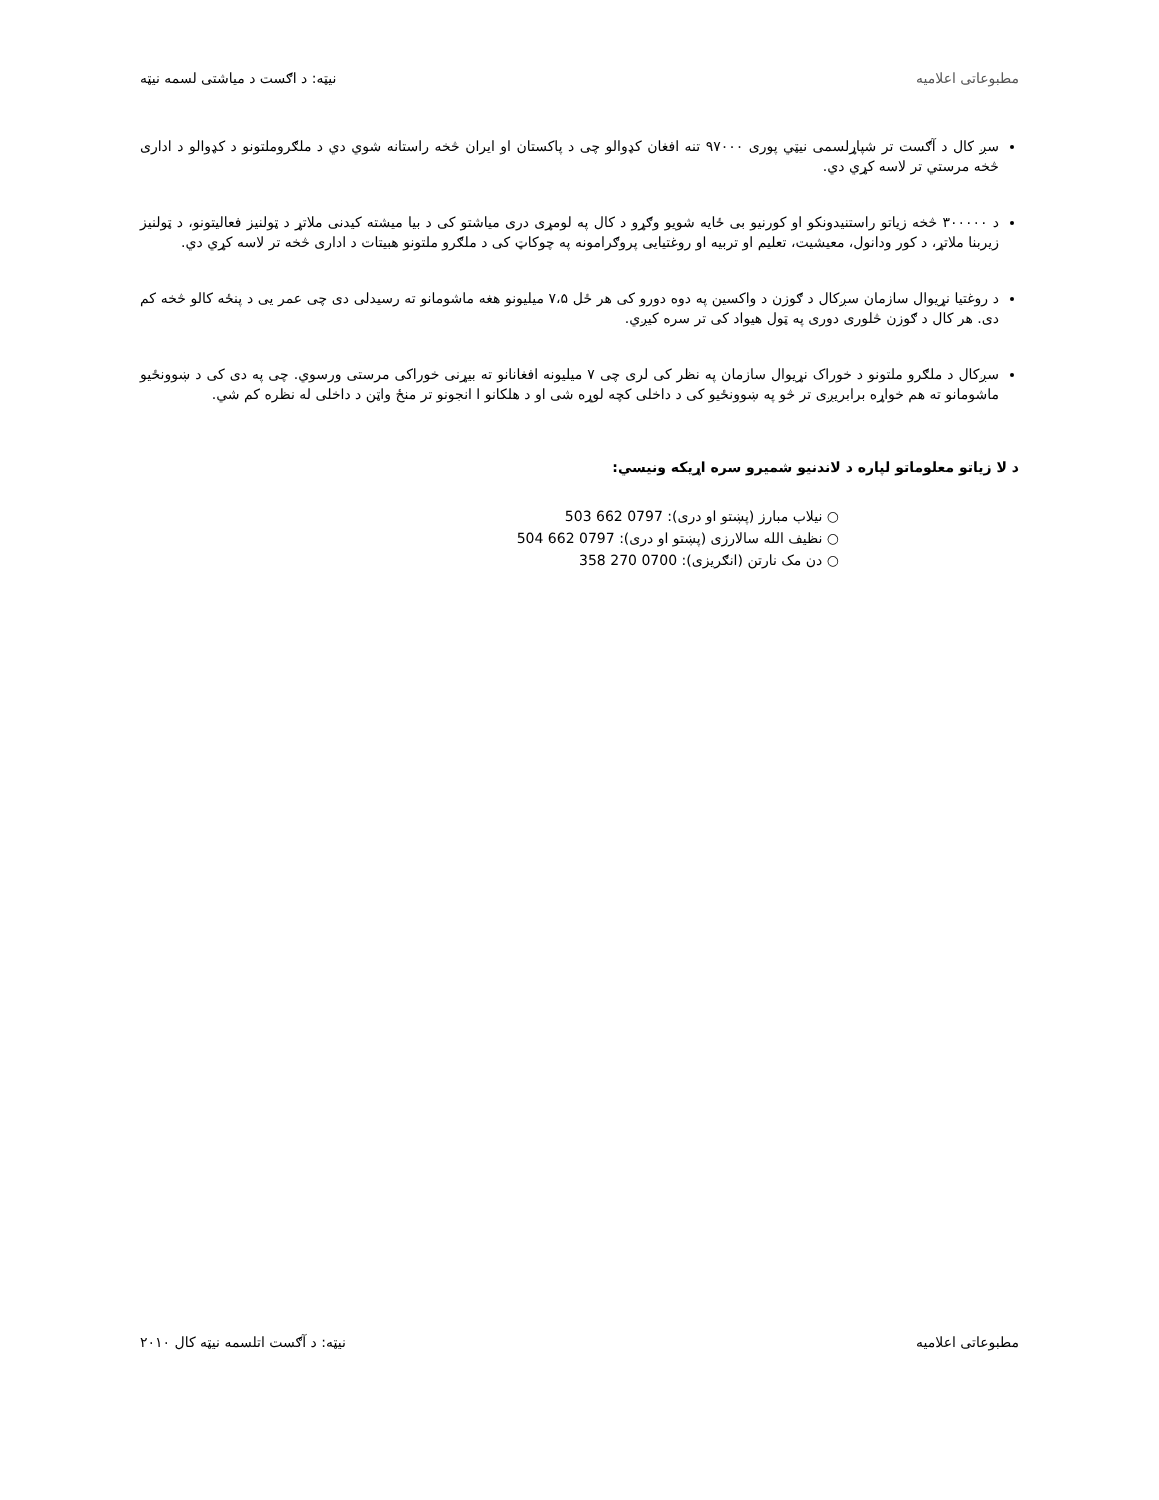مطبوعاتی اعلامیه نیټه: د اګست د میاشتی لسمه نیټه
سږ کال د آګست تر شپاړلسمی نیټي پوری ۹۷۰۰۰ تنه افغان کډوالو چی د پاکستان او ایران څخه راستانه شوي دي د ملګروملتونو د کډوالو د اداری څخه مرستي تر لاسه کړي دي.
د ۳۰۰۰۰۰ څخه زیاتو راستنیدونکو او کورنیو بی ځایه شویو وګړو د کال په لومړی دری میاشتو کی د بیا میشته کیدنی ملاتړ د ټولنیز فعالیتونو، د ټولنیز زیربنا ملاتړ، د کور ودانول، معیشیت، تعلیم او تربیه او روغتیایی پروګرامونه په چوکاټ کی د ملګرو ملتونو هبیتات د اداری څخه تر لاسه کړي دي.
د روغتیا نړیوال سازمان سږکال د ګوزن د واکسین په دوه دورو کی هر ځل ۷،۵ میلیونو هغه ماشومانو ته رسیدلی دی چی عمر یی د پنځه کالو څخه کم دی. هر کال د ګوزن څلوری دوری په ټول هیواد کی تر سره کیږي.
سږکال د ملګرو ملتونو د خوراک نړیوال سازمان په نظر کی لری چی ۷ میلیونه افغانانو ته بیړنی خوراکی مرستی ورسوي. چی په دی کی د ښوونځیو ماشومانو ته هم خواړه برابریږی تر څو په ښوونځیو کی د داخلی کچه لوړه شی او د هلکانو ا انجونو تر منځ واټن د داخلی له نظره کم شي.
د لا زیاتو معلوماتو لپاره د لاندنیو شمیرو سره اړیکه ونیسي:
○ نیلاب مبارز (پښتو او دری): 0797 662 503
○ نظیف الله سالارزی (پښتو او دری): 0797 662 504
○ دن مک نارتن (انګریزی): 0700 270 358
مطبوعاتی اعلامیه نیټه: د آګست اتلسمه نیټه کال ۲۰۱۰